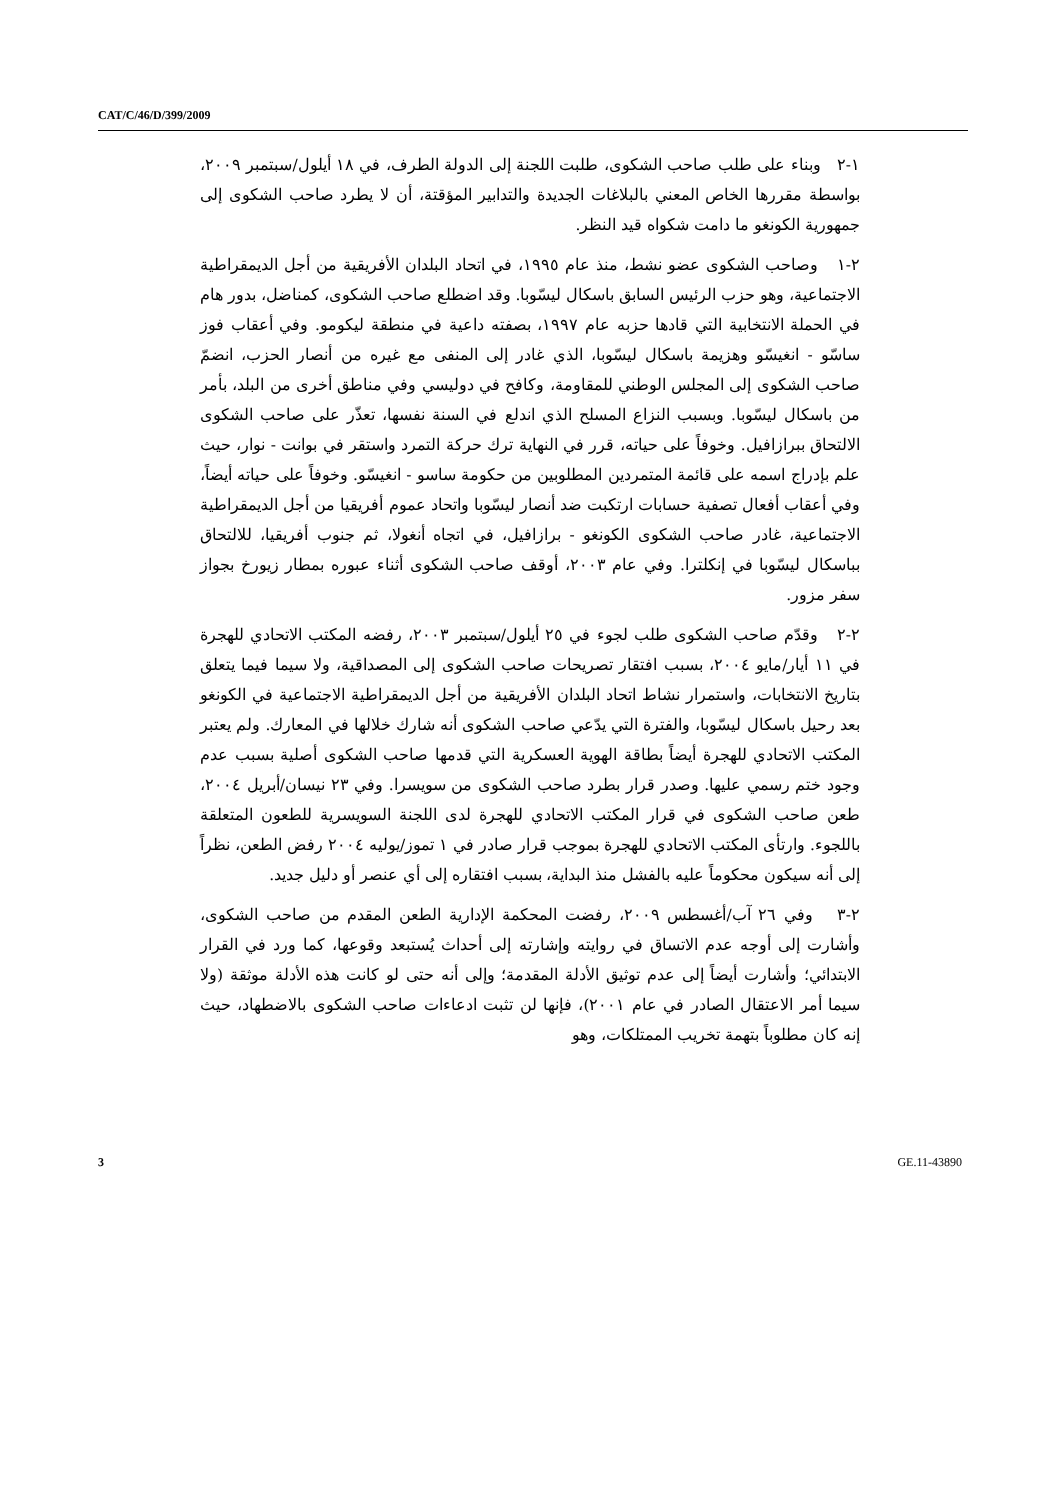CAT/C/46/D/399/2009
١-٢ وبناء على طلب صاحب الشكوى، طلبت اللجنة إلى الدولة الطرف، في ١٨ أيلول/سبتمبر ٢٠٠٩، بواسطة مقررها الخاص المعني بالبلاغات الجديدة والتدابير المؤقتة، أن لا يطرد صاحب الشكوى إلى جمهورية الكونغو ما دامت شكواه قيد النظر.
٢-١ وصاحب الشكوى عضو نشط، منذ عام ١٩٩٥، في اتحاد البلدان الأفريقية من أجل الديمقراطية الاجتماعية، وهو حزب الرئيس السابق باسكال ليسّوبا. وقد اضطلع صاحب الشكوى، كمناضل، بدور هام في الحملة الانتخابية التي قادها حزبه عام ١٩٩٧، بصفته داعية في منطقة ليكومو. وفي أعقاب فوز ساسّو - انغيسّو وهزيمة باسكال ليسّوبا، الذي غادر إلى المنفى مع غيره من أنصار الحزب، انضمّ صاحب الشكوى إلى المجلس الوطني للمقاومة، وكافح في دوليسي وفي مناطق أخرى من البلد، بأمر من باسكال ليسّوبا. وبسبب النزاع المسلح الذي اندلع في السنة نفسها، تعذّر على صاحب الشكوى الالتحاق ببرازافيل. وخوفاً على حياته، قرر في النهاية ترك حركة التمرد واستقر في بوانت - نوار، حيث علم بإدراج اسمه على قائمة المتمردين المطلوبين من حكومة ساسو - انغيسّو. وخوفاً على حياته أيضاً، وفي أعقاب أفعال تصفية حسابات ارتكبت ضد أنصار ليسّوبا واتحاد عموم أفريقيا من أجل الديمقراطية الاجتماعية، غادر صاحب الشكوى الكونغو - برازافيل، في اتجاه أنغولا، ثم جنوب أفريقيا، للالتحاق بباسكال ليسّوبا في إنكلترا. وفي عام ٢٠٠٣، أوقف صاحب الشكوى أثناء عبوره بمطار زيورخ بجواز سفر مزور.
٢-٢ وقدّم صاحب الشكوى طلب لجوء في ٢٥ أيلول/سبتمبر ٢٠٠٣، رفضه المكتب الاتحادي للهجرة في ١١ أيار/مايو ٢٠٠٤، بسبب افتقار تصريحات صاحب الشكوى إلى المصداقية، ولا سيما فيما يتعلق بتاريخ الانتخابات، واستمرار نشاط اتحاد البلدان الأفريقية من أجل الديمقراطية الاجتماعية في الكونغو بعد رحيل باسكال ليسّوبا، والفترة التي يدّعي صاحب الشكوى أنه شارك خلالها في المعارك. ولم يعتبر المكتب الاتحادي للهجرة أيضاً بطاقة الهوية العسكرية التي قدمها صاحب الشكوى أصلية بسبب عدم وجود ختم رسمي عليها. وصدر قرار بطرد صاحب الشكوى من سويسرا. وفي ٢٣ نيسان/أبريل ٢٠٠٤، طعن صاحب الشكوى في قرار المكتب الاتحادي للهجرة لدى اللجنة السويسرية للطعون المتعلقة باللجوء. وارتأى المكتب الاتحادي للهجرة بموجب قرار صادر في ١ تموز/يوليه ٢٠٠٤ رفض الطعن، نظراً إلى أنه سيكون محكوماً عليه بالفشل منذ البداية، بسبب افتقاره إلى أي عنصر أو دليل جديد.
٢-٣ وفي ٢٦ آب/أغسطس ٢٠٠٩، رفضت المحكمة الإدارية الطعن المقدم من صاحب الشكوى، وأشارت إلى أوجه عدم الاتساق في روايته وإشارته إلى أحداث يُستبعد وقوعها، كما ورد في القرار الابتدائي؛ وأشارت أيضاً إلى عدم توثيق الأدلة المقدمة؛ وإلى أنه حتى لو كانت هذه الأدلة موثقة (ولا سيما أمر الاعتقال الصادر في عام ٢٠٠١)، فإنها لن تثبت ادعاءات صاحب الشكوى بالاضطهاد، حيث إنه كان مطلوباً بتهمة تخريب الممتلكات، وهو
3 GE.11-43890